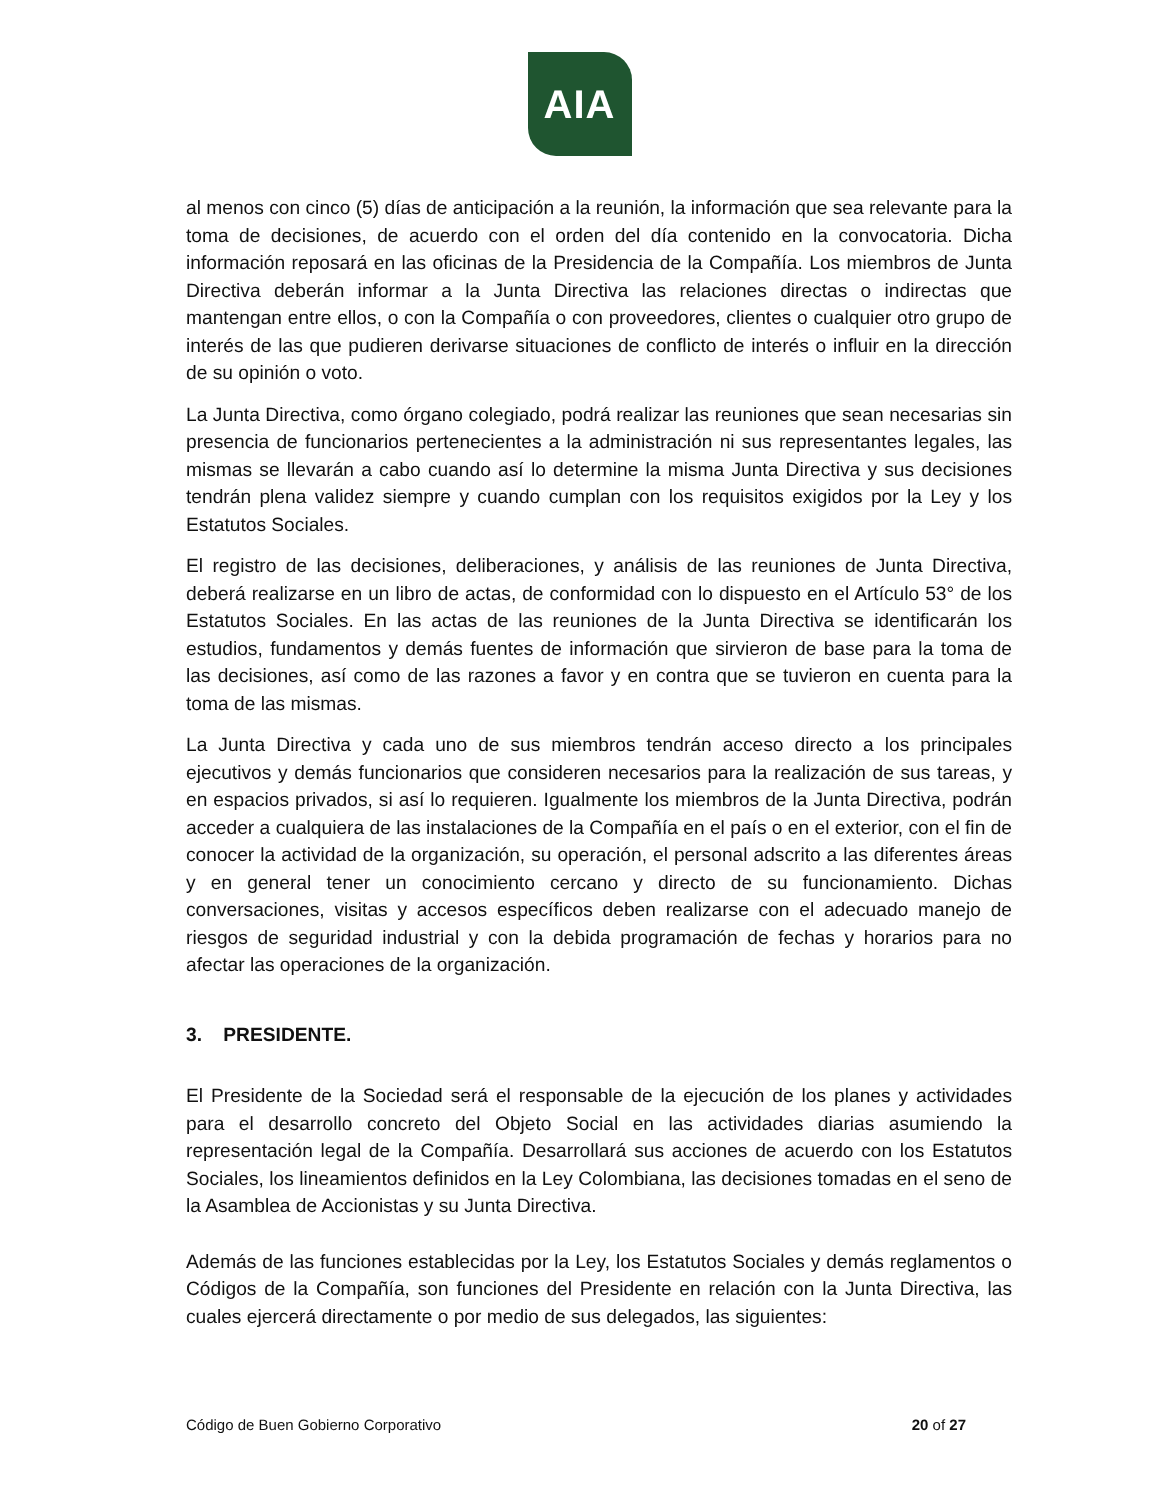AIA
al menos con cinco (5) días de anticipación a la reunión, la información que sea relevante para la toma de decisiones, de acuerdo con el orden del día contenido en la convocatoria. Dicha información reposará en las oficinas de la Presidencia de la Compañía. Los miembros de Junta Directiva deberán informar a la Junta Directiva las relaciones directas o indirectas que mantengan entre ellos, o con la Compañía o con proveedores, clientes o cualquier otro grupo de interés de las que pudieren derivarse situaciones de conflicto de interés o influir en la dirección de su opinión o voto.
La Junta Directiva, como órgano colegiado, podrá realizar las reuniones que sean necesarias sin presencia de funcionarios pertenecientes a la administración ni sus representantes legales, las mismas se llevarán a cabo cuando así lo determine la misma Junta Directiva y sus decisiones tendrán plena validez siempre y cuando cumplan con los requisitos exigidos por la Ley y los Estatutos Sociales.
El registro de las decisiones, deliberaciones, y análisis de las reuniones de Junta Directiva, deberá realizarse en un libro de actas, de conformidad con lo dispuesto en el Artículo 53° de los Estatutos Sociales. En las actas de las reuniones de la Junta Directiva se identificarán los estudios, fundamentos y demás fuentes de información que sirvieron de base para la toma de las decisiones, así como de las razones a favor y en contra que se tuvieron en cuenta para la toma de las mismas.
La Junta Directiva y cada uno de sus miembros tendrán acceso directo a los principales ejecutivos y demás funcionarios que consideren necesarios para la realización de sus tareas, y en espacios privados, si así lo requieren. Igualmente los miembros de la Junta Directiva, podrán acceder a cualquiera de las instalaciones de la Compañía en el país o en el exterior, con el fin de conocer la actividad de la organización, su operación, el personal adscrito a las diferentes áreas y en general tener un conocimiento cercano y directo de su funcionamiento. Dichas conversaciones, visitas y accesos específicos deben realizarse con el adecuado manejo de riesgos de seguridad industrial y con la debida programación de fechas y horarios para no afectar las operaciones de la organización.
3. PRESIDENTE.
El Presidente de la Sociedad será el responsable de la ejecución de los planes y actividades para el desarrollo concreto del Objeto Social en las actividades diarias asumiendo la representación legal de la Compañía. Desarrollará sus acciones de acuerdo con los Estatutos Sociales, los lineamientos definidos en la Ley Colombiana, las decisiones tomadas en el seno de la Asamblea de Accionistas y su Junta Directiva.
Además de las funciones establecidas por la Ley, los Estatutos Sociales y demás reglamentos o Códigos de la Compañía, son funciones del Presidente en relación con la Junta Directiva, las cuales ejercerá directamente o por medio de sus delegados, las siguientes:
Código de Buen Gobierno Corporativo 20 of 27